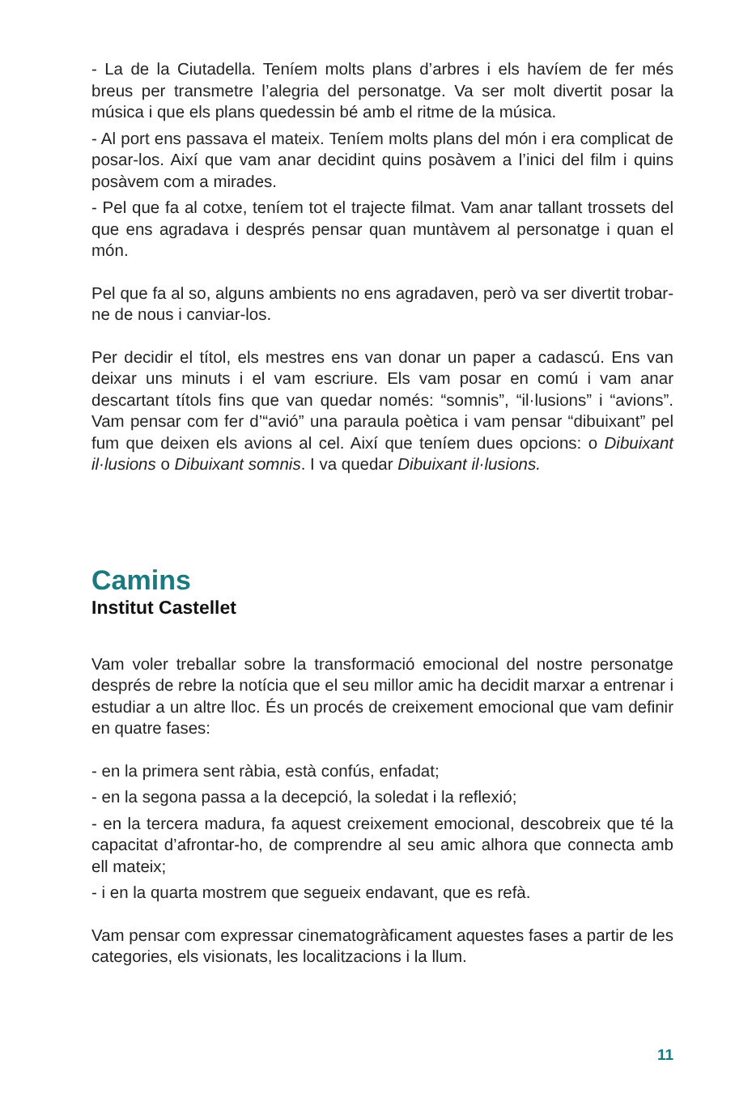- La de la Ciutadella. Teníem molts plans d’arbres i els havíem de fer més breus per transmetre l’alegria del personatge. Va ser molt divertit posar la música i que els plans quedessin bé amb el ritme de la música.
- Al port ens passava el mateix. Teníem molts plans del món i era complicat de posar-los. Així que vam anar decidint quins posàvem a l’inici del film i quins posàvem com a mirades.
- Pel que fa al cotxe, teníem tot el trajecte filmat. Vam anar tallant trossets del que ens agradava i després pensar quan muntàvem al personatge i quan el món.
Pel que fa al so, alguns ambients no ens agradaven, però va ser divertit trobar-ne de nous i canviar-los.
Per decidir el títol, els mestres ens van donar un paper a cadascú. Ens van deixar uns minuts i el vam escriure. Els vam posar en comú i vam anar descartant títols fins que van quedar només: “somnis”, “il·lusions” i “avions”. Vam pensar com fer d’“avió” una paraula poètica i vam pensar “dibuixant” pel fum que deixen els avions al cel. Així que teníem dues opcions: o Dibuixant il·lusions o Dibuixant somnis. I va quedar Dibuixant il·lusions.
Camins
Institut Castellet
Vam voler treballar sobre la transformació emocional del nostre personatge després de rebre la notícia que el seu millor amic ha decidit marxar a entrenar i estudiar a un altre lloc. És un procés de creixement emocional que vam definir en quatre fases:
- en la primera sent ràbia, està confús, enfadat;
- en la segona passa a la decepció, la soledat i la reflexió;
- en la tercera madura, fa aquest creixement emocional, descobreix que té la capacitat d’afrontar-ho, de comprendre al seu amic alhora que connecta amb ell mateix;
- i en la quarta mostrem que segueix endavant, que es refà.
Vam pensar com expressar cinematogràficament aquestes fases a partir de les categories, els visionats, les localitzacions i la llum.
11